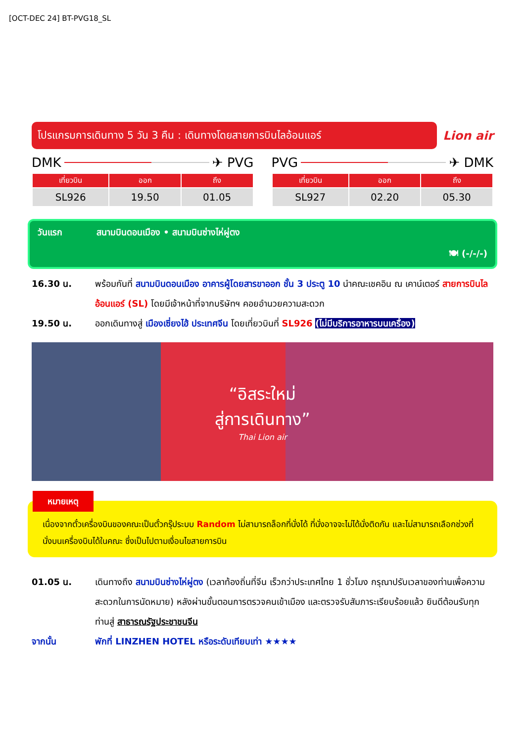[OCT-DEC 24] BT-PVG18_SL
โปรแกรมการเดินทาง 5 วัน 3 คืน : เดินทางโดยสายการบินไลอ้อนแอร์
Lion air
DMK ✈ PVG
| เที่ยวบิน | ออก | ถึง |
| --- | --- | --- |
| SL926 | 19.50 | 01.05 |
PVG ✈ DMK
| เที่ยวบิน | ออก | ถึง |
| --- | --- | --- |
| SL927 | 02.20 | 05.30 |
วันแรก สนามบินดอนเมือง • สนามบินซ่างไห่ผู่ตง
🍽 (-/-/-)
16.30 น. พร้อมกันที่ สนามบินดอนเมือง อาคารผู้โดยสารขาออก ชั้น 3 ประตู 10 นำคณะเชคอิน ณ เคาน์เตอร์ สายการบินไลอ้อนแอร์ (SL) โดยมีเจ้าหน้าที่จากบริษัทฯ คอยอำนวยความสะดวก
19.50 น. ออกเดินทางสู่ เมืองเซี่ยงไฮ้ ประเทศจีน โดยเที่ยวบินที่ SL926 (ไม่มีบริการอาหารบนเครื่อง)
“อิสระใหม่
สู่การเดินทาง”
Thai Lion air
หมายเหตุ
เนื่องจากตั๋วเครื่องบินของคณะเป็นตั๋วกรุ๊ประบบ Random ไม่สามารถล็อกที่นั่งได้ ที่นั่งอาจจะไม่ได้นั่งติดกัน และไม่สามารถเลือกช่วงที่นั่งบนเครื่องบินได้ในคณะ ซึ่งเป็นไปตามเงื่อนไขสายการบิน
01.05 น. เดินทางถึง สนามบินซ่างไห่ผู่ตง (เวลาท้องถิ่นที่จีน เร็วกว่าประเทศไทย 1 ชั่วโมง กรุณาปรับเวลาของท่านเพื่อความสะดวกในการนัดหมาย) หลังผ่านขั้นตอนการตรวจคนเข้าเมือง และตรวจรับสัมภาระเรียบร้อยแล้ว ยินดีต้อนรับทุกท่านสู่ สาธารณรัฐประชาชนจีน
จากนั้น พักที่ LINZHEN HOTEL หรือระดับเทียบเท่า ★★★★